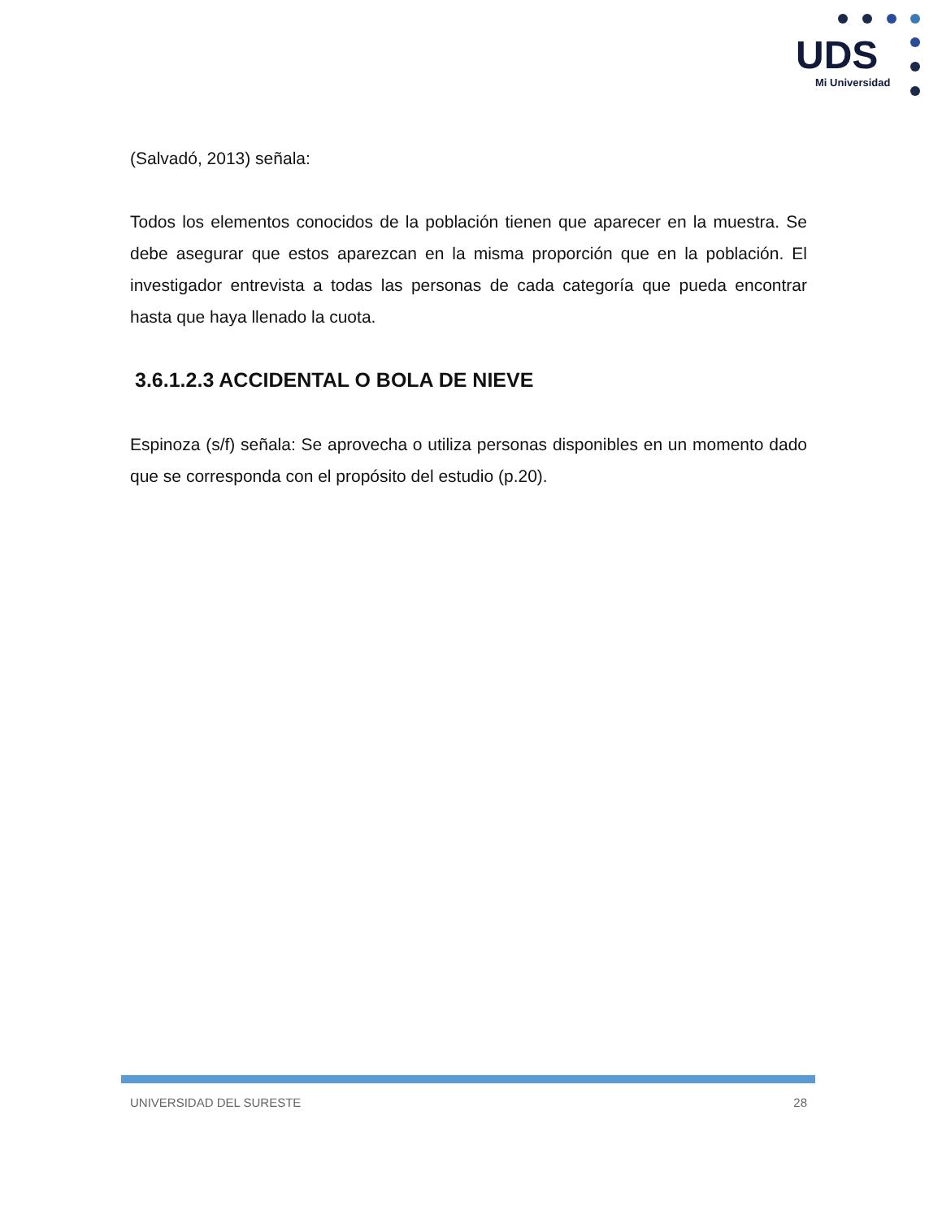UDS
Mi Universidad
(Salvadó, 2013) señala:
Todos los elementos conocidos de la población tienen que aparecer en la muestra. Se debe asegurar que estos aparezcan en la misma proporción que en la población. El investigador entrevista a todas las personas de cada categoría que pueda encontrar hasta que haya llenado la cuota.
3.6.1.2.3 ACCIDENTAL O BOLA DE NIEVE
Espinoza (s/f) señala: Se aprovecha o utiliza personas disponibles en un momento dado que se corresponda con el propósito del estudio (p.20).
UNIVERSIDAD DEL SURESTE 28